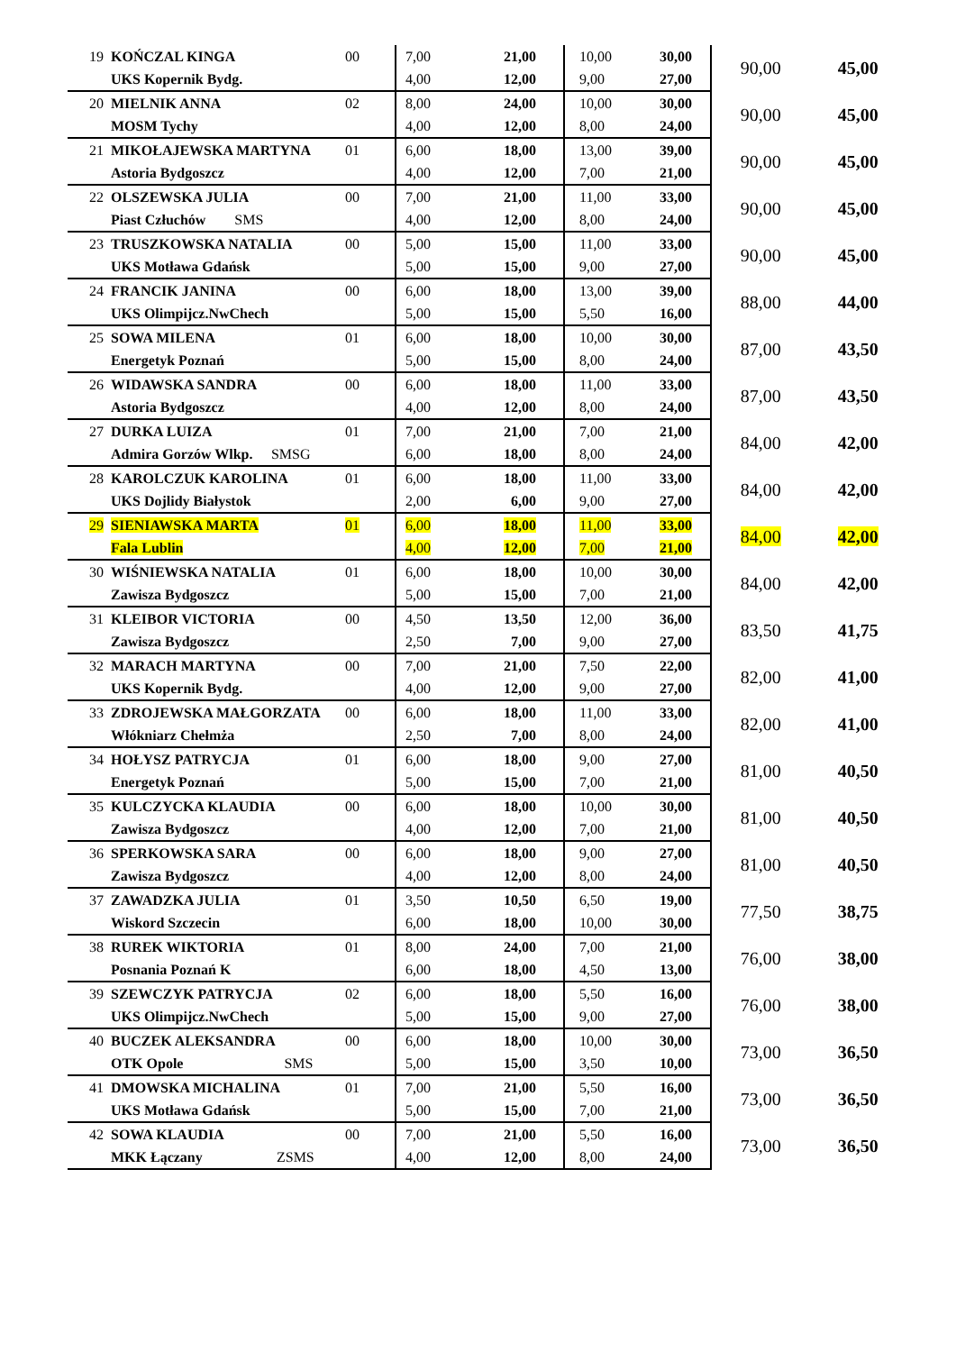| 19 | KOŃCZAL KINGA | 00 | 7,00 | 21,00 | 10,00 | 30,00 | 90,00 | 45,00 |
| | UKS Kopernik Bydg. | | 4,00 | 12,00 | 9,00 | 27,00 | | |
| 20 | MIELNIK ANNA | 02 | 8,00 | 24,00 | 10,00 | 30,00 | 90,00 | 45,00 |
| | MOSM Tychy | | 4,00 | 12,00 | 8,00 | 24,00 | | |
| 21 | MIKOŁAJEWSKA MARTYNA | 01 | 6,00 | 18,00 | 13,00 | 39,00 | 90,00 | 45,00 |
| | Astoria Bydgoszcz | | 4,00 | 12,00 | 7,00 | 21,00 | | |
| 22 | OLSZEWSKA JULIA | 00 | 7,00 | 21,00 | 11,00 | 33,00 | 90,00 | 45,00 |
| | Piast Człuchów SMS | | 4,00 | 12,00 | 8,00 | 24,00 | | |
| 23 | TRUSZKOWSKA NATALIA | 00 | 5,00 | 15,00 | 11,00 | 33,00 | 90,00 | 45,00 |
| | UKS Motława Gdańsk | | 5,00 | 15,00 | 9,00 | 27,00 | | |
| 24 | FRANCIK JANINA | 00 | 6,00 | 18,00 | 13,00 | 39,00 | 88,00 | 44,00 |
| | UKS Olimpijcz.NwChech | | 5,00 | 15,00 | 5,50 | 16,00 | | |
| 25 | SOWA MILENA | 01 | 6,00 | 18,00 | 10,00 | 30,00 | 87,00 | 43,50 |
| | Energetyk Poznań | | 5,00 | 15,00 | 8,00 | 24,00 | | |
| 26 | WIDAWSKA SANDRA | 00 | 6,00 | 18,00 | 11,00 | 33,00 | 87,00 | 43,50 |
| | Astoria Bydgoszcz | | 4,00 | 12,00 | 8,00 | 24,00 | | |
| 27 | DURKA LUIZA | 01 | 7,00 | 21,00 | 7,00 | 21,00 | 84,00 | 42,00 |
| | Admira Gorzów Wlkp. SMSG | | 6,00 | 18,00 | 8,00 | 24,00 | | |
| 28 | KAROLCZUK KAROLINA | 01 | 6,00 | 18,00 | 11,00 | 33,00 | 84,00 | 42,00 |
| | UKS Dojlidy Białystok | | 2,00 | 6,00 | 9,00 | 27,00 | | |
| 29 | SIENIAWSKA MARTA | 01 | 6,00 | 18,00 | 11,00 | 33,00 | 84,00 | 42,00 |
| | Fala Lublin | | 4,00 | 12,00 | 7,00 | 21,00 | | |
| 30 | WIŚNIEWSKA NATALIA | 01 | 6,00 | 18,00 | 10,00 | 30,00 | 84,00 | 42,00 |
| | Zawisza Bydgoszcz | | 5,00 | 15,00 | 7,00 | 21,00 | | |
| 31 | KLEIBOR VICTORIA | 00 | 4,50 | 13,50 | 12,00 | 36,00 | 83,50 | 41,75 |
| | Zawisza Bydgoszcz | | 2,50 | 7,00 | 9,00 | 27,00 | | |
| 32 | MARACH MARTYNA | 00 | 7,00 | 21,00 | 7,50 | 22,00 | 82,00 | 41,00 |
| | UKS Kopernik Bydg. | | 4,00 | 12,00 | 9,00 | 27,00 | | |
| 33 | ZDROJEWSKA MAŁGORZATA | 00 | 6,00 | 18,00 | 11,00 | 33,00 | 82,00 | 41,00 |
| | Włókniarz Chełmża | | 2,50 | 7,00 | 8,00 | 24,00 | | |
| 34 | HOŁYSZ PATRYCJA | 01 | 6,00 | 18,00 | 9,00 | 27,00 | 81,00 | 40,50 |
| | Energetyk Poznań | | 5,00 | 15,00 | 7,00 | 21,00 | | |
| 35 | KULCZYCKA KLAUDIA | 00 | 6,00 | 18,00 | 10,00 | 30,00 | 81,00 | 40,50 |
| | Zawisza Bydgoszcz | | 4,00 | 12,00 | 7,00 | 21,00 | | |
| 36 | SPERKOWSKA SARA | 00 | 6,00 | 18,00 | 9,00 | 27,00 | 81,00 | 40,50 |
| | Zawisza Bydgoszcz | | 4,00 | 12,00 | 8,00 | 24,00 | | |
| 37 | ZAWADZKA JULIA | 01 | 3,50 | 10,50 | 6,50 | 19,00 | 77,50 | 38,75 |
| | Wiskord Szczecin | | 6,00 | 18,00 | 10,00 | 30,00 | | |
| 38 | RUREK WIKTORIA | 01 | 8,00 | 24,00 | 7,00 | 21,00 | 76,00 | 38,00 |
| | Posnania Poznań K | | 6,00 | 18,00 | 4,50 | 13,00 | | |
| 39 | SZEWCZYK PATRYCJA | 02 | 6,00 | 18,00 | 5,50 | 16,00 | 76,00 | 38,00 |
| | UKS Olimpijcz.NwChech | | 5,00 | 15,00 | 9,00 | 27,00 | | |
| 40 | BUCZEK ALEKSANDRA | 00 | 6,00 | 18,00 | 10,00 | 30,00 | 73,00 | 36,50 |
| | OTK Opole SMS | | 5,00 | 15,00 | 3,50 | 10,00 | | |
| 41 | DMOWSKA MICHALINA | 01 | 7,00 | 21,00 | 5,50 | 16,00 | 73,00 | 36,50 |
| | UKS Motława Gdańsk | | 5,00 | 15,00 | 7,00 | 21,00 | | |
| 42 | SOWA KLAUDIA | 00 | 7,00 | 21,00 | 5,50 | 16,00 | 73,00 | 36,50 |
| | MKK Łączany ZSMS | | 4,00 | 12,00 | 8,00 | 24,00 | | |